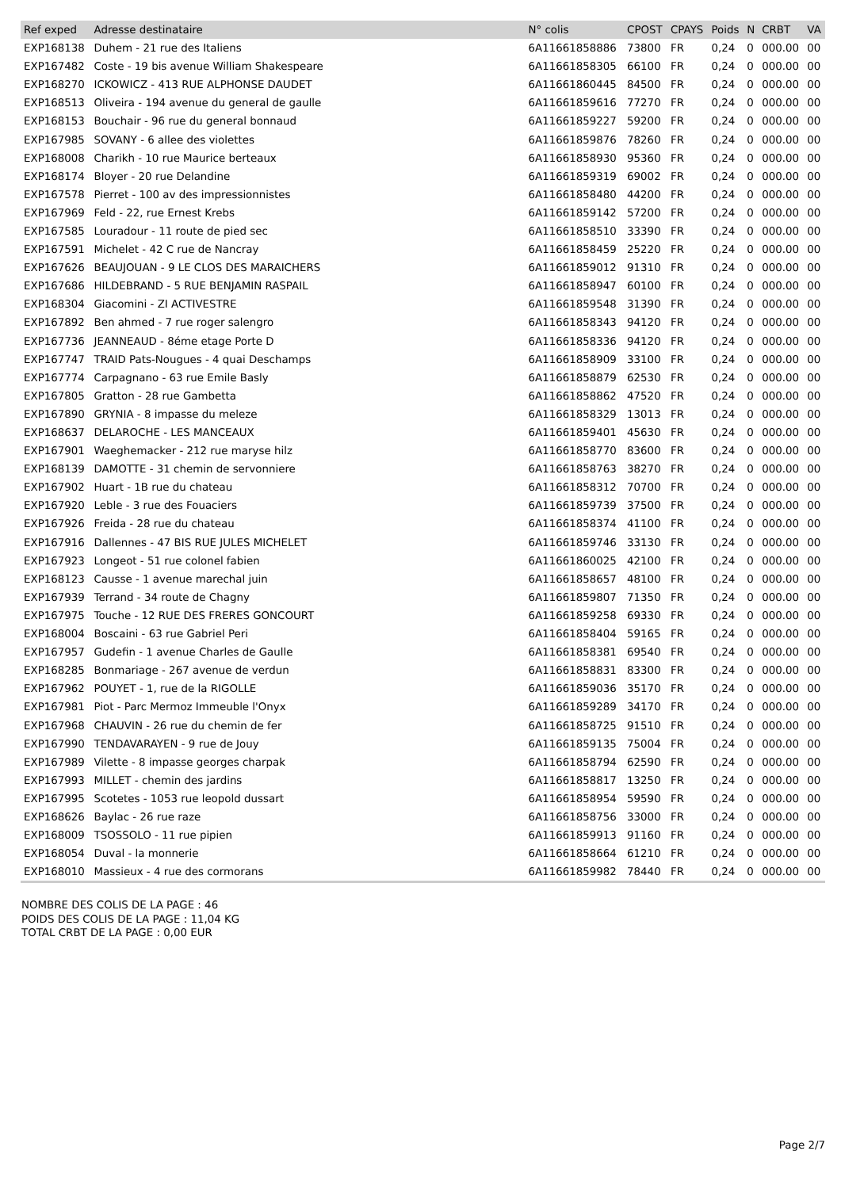| Ref exped | Adresse destinataire | N° colis | CPOST | CPAYS | Poids | N | CRBT | VA |
| --- | --- | --- | --- | --- | --- | --- | --- | --- |
| EXP168138 | Duhem - 21 rue des Italiens | 6A11661858886 | 73800 | FR | 0,24 | 0 | 000.00 | 00 |
| EXP167482 | Coste - 19 bis avenue William Shakespeare | 6A11661858305 | 66100 | FR | 0,24 | 0 | 000.00 | 00 |
| EXP168270 | ICKOWICZ - 413 RUE ALPHONSE DAUDET | 6A11661860445 | 84500 | FR | 0,24 | 0 | 000.00 | 00 |
| EXP168513 | Oliveira - 194 avenue du general de gaulle | 6A11661859616 | 77270 | FR | 0,24 | 0 | 000.00 | 00 |
| EXP168153 | Bouchair - 96 rue du general bonnaud | 6A11661859227 | 59200 | FR | 0,24 | 0 | 000.00 | 00 |
| EXP167985 | SOVANY - 6 allee des violettes | 6A11661859876 | 78260 | FR | 0,24 | 0 | 000.00 | 00 |
| EXP168008 | Charikh - 10 rue Maurice berteaux | 6A11661858930 | 95360 | FR | 0,24 | 0 | 000.00 | 00 |
| EXP168174 | Bloyer - 20 rue Delandine | 6A11661859319 | 69002 | FR | 0,24 | 0 | 000.00 | 00 |
| EXP167578 | Pierret - 100 av des impressionnistes | 6A11661858480 | 44200 | FR | 0,24 | 0 | 000.00 | 00 |
| EXP167969 | Feld - 22, rue Ernest Krebs | 6A11661859142 | 57200 | FR | 0,24 | 0 | 000.00 | 00 |
| EXP167585 | Louradour - 11 route de pied sec | 6A11661858510 | 33390 | FR | 0,24 | 0 | 000.00 | 00 |
| EXP167591 | Michelet - 42 C rue de Nancray | 6A11661858459 | 25220 | FR | 0,24 | 0 | 000.00 | 00 |
| EXP167626 | BEAUJOUAN - 9 LE CLOS DES MARAICHERS | 6A11661859012 | 91310 | FR | 0,24 | 0 | 000.00 | 00 |
| EXP167686 | HILDEBRAND - 5 RUE BENJAMIN RASPAIL | 6A11661858947 | 60100 | FR | 0,24 | 0 | 000.00 | 00 |
| EXP168304 | Giacomini - ZI ACTIVESTRE | 6A11661859548 | 31390 | FR | 0,24 | 0 | 000.00 | 00 |
| EXP167892 | Ben ahmed - 7 rue roger salengro | 6A11661858343 | 94120 | FR | 0,24 | 0 | 000.00 | 00 |
| EXP167736 | JEANNEAUD - 8éme etage Porte D | 6A11661858336 | 94120 | FR | 0,24 | 0 | 000.00 | 00 |
| EXP167747 | TRAID Pats-Nougues - 4 quai Deschamps | 6A11661858909 | 33100 | FR | 0,24 | 0 | 000.00 | 00 |
| EXP167774 | Carpagnano - 63 rue Emile Basly | 6A11661858879 | 62530 | FR | 0,24 | 0 | 000.00 | 00 |
| EXP167805 | Gratton - 28 rue Gambetta | 6A11661858862 | 47520 | FR | 0,24 | 0 | 000.00 | 00 |
| EXP167890 | GRYNIA - 8 impasse du meleze | 6A11661858329 | 13013 | FR | 0,24 | 0 | 000.00 | 00 |
| EXP168637 | DELAROCHE - LES MANCEAUX | 6A11661859401 | 45630 | FR | 0,24 | 0 | 000.00 | 00 |
| EXP167901 | Waeghemacker - 212 rue maryse hilz | 6A11661858770 | 83600 | FR | 0,24 | 0 | 000.00 | 00 |
| EXP168139 | DAMOTTE - 31 chemin de servonniere | 6A11661858763 | 38270 | FR | 0,24 | 0 | 000.00 | 00 |
| EXP167902 | Huart - 1B rue du chateau | 6A11661858312 | 70700 | FR | 0,24 | 0 | 000.00 | 00 |
| EXP167920 | Leble - 3 rue des Fouaciers | 6A11661859739 | 37500 | FR | 0,24 | 0 | 000.00 | 00 |
| EXP167926 | Freida - 28 rue du chateau | 6A11661858374 | 41100 | FR | 0,24 | 0 | 000.00 | 00 |
| EXP167916 | Dallennes - 47 BIS RUE JULES MICHELET | 6A11661859746 | 33130 | FR | 0,24 | 0 | 000.00 | 00 |
| EXP167923 | Longeot - 51 rue colonel fabien | 6A11661860025 | 42100 | FR | 0,24 | 0 | 000.00 | 00 |
| EXP168123 | Causse - 1 avenue marechal juin | 6A11661858657 | 48100 | FR | 0,24 | 0 | 000.00 | 00 |
| EXP167939 | Terrand - 34 route de Chagny | 6A11661859807 | 71350 | FR | 0,24 | 0 | 000.00 | 00 |
| EXP167975 | Touche - 12 RUE DES FRERES GONCOURT | 6A11661859258 | 69330 | FR | 0,24 | 0 | 000.00 | 00 |
| EXP168004 | Boscaini - 63 rue Gabriel Peri | 6A11661858404 | 59165 | FR | 0,24 | 0 | 000.00 | 00 |
| EXP167957 | Gudefin - 1 avenue Charles de Gaulle | 6A11661858381 | 69540 | FR | 0,24 | 0 | 000.00 | 00 |
| EXP168285 | Bonmariage - 267 avenue de verdun | 6A11661858831 | 83300 | FR | 0,24 | 0 | 000.00 | 00 |
| EXP167962 | POUYET - 1, rue de la RIGOLLE | 6A11661859036 | 35170 | FR | 0,24 | 0 | 000.00 | 00 |
| EXP167981 | Piot - Parc Mermoz Immeuble l'Onyx | 6A11661859289 | 34170 | FR | 0,24 | 0 | 000.00 | 00 |
| EXP167968 | CHAUVIN - 26 rue du chemin de fer | 6A11661858725 | 91510 | FR | 0,24 | 0 | 000.00 | 00 |
| EXP167990 | TENDAVARAYEN - 9 rue de Jouy | 6A11661859135 | 75004 | FR | 0,24 | 0 | 000.00 | 00 |
| EXP167989 | Vilette - 8 impasse georges charpak | 6A11661858794 | 62590 | FR | 0,24 | 0 | 000.00 | 00 |
| EXP167993 | MILLET - chemin des jardins | 6A11661858817 | 13250 | FR | 0,24 | 0 | 000.00 | 00 |
| EXP167995 | Scotetes - 1053 rue leopold dussart | 6A11661858954 | 59590 | FR | 0,24 | 0 | 000.00 | 00 |
| EXP168626 | Baylac - 26 rue raze | 6A11661858756 | 33000 | FR | 0,24 | 0 | 000.00 | 00 |
| EXP168009 | TSOSSOLO - 11 rue pipien | 6A11661859913 | 91160 | FR | 0,24 | 0 | 000.00 | 00 |
| EXP168054 | Duval - la monnerie | 6A11661858664 | 61210 | FR | 0,24 | 0 | 000.00 | 00 |
| EXP168010 | Massieux - 4 rue des cormorans | 6A11661859982 | 78440 | FR | 0,24 | 0 | 000.00 | 00 |
NOMBRE DES COLIS DE LA PAGE : 46
POIDS DES COLIS DE LA PAGE : 11,04 KG
TOTAL CRBT DE LA PAGE : 0,00 EUR
Page 2/7